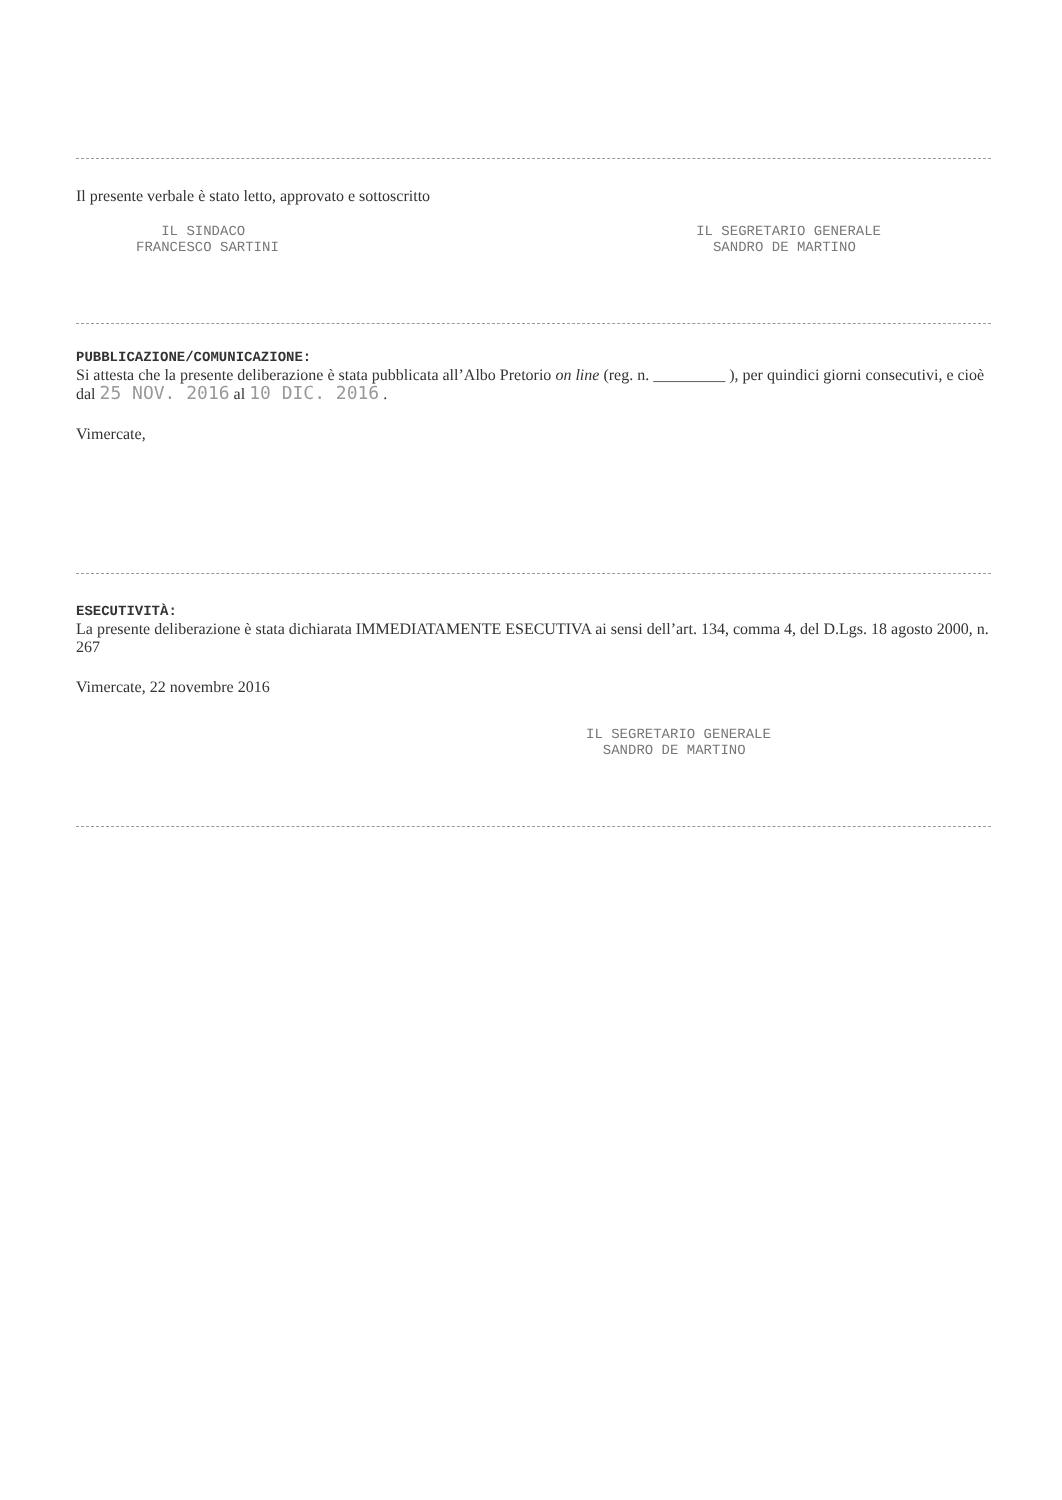Il presente verbale è stato letto, approvato e sottoscritto
IL SINDACO
FRANCESCO SARTINI
IL SEGRETARIO GENERALE
SANDRO DE MARTINO
PUBBLICAZIONE/COMUNICAZIONE:
Si attesta che la presente deliberazione è stata pubblicata all’Albo Pretorio on line (reg. n. _________ ), per quindici giorni consecutivi, e cioè dal 25 NOV. 2016 al 10 DIC. 2016 .
Vimercate,
ESECUTIVITÀ:
La presente deliberazione è stata dichiarata IMMEDIATAMENTE ESECUTIVA ai sensi dell’art. 134, comma 4, del D.Lgs. 18 agosto 2000, n. 267
Vimercate, 22 novembre 2016
IL SEGRETARIO GENERALE
SANDRO DE MARTINO